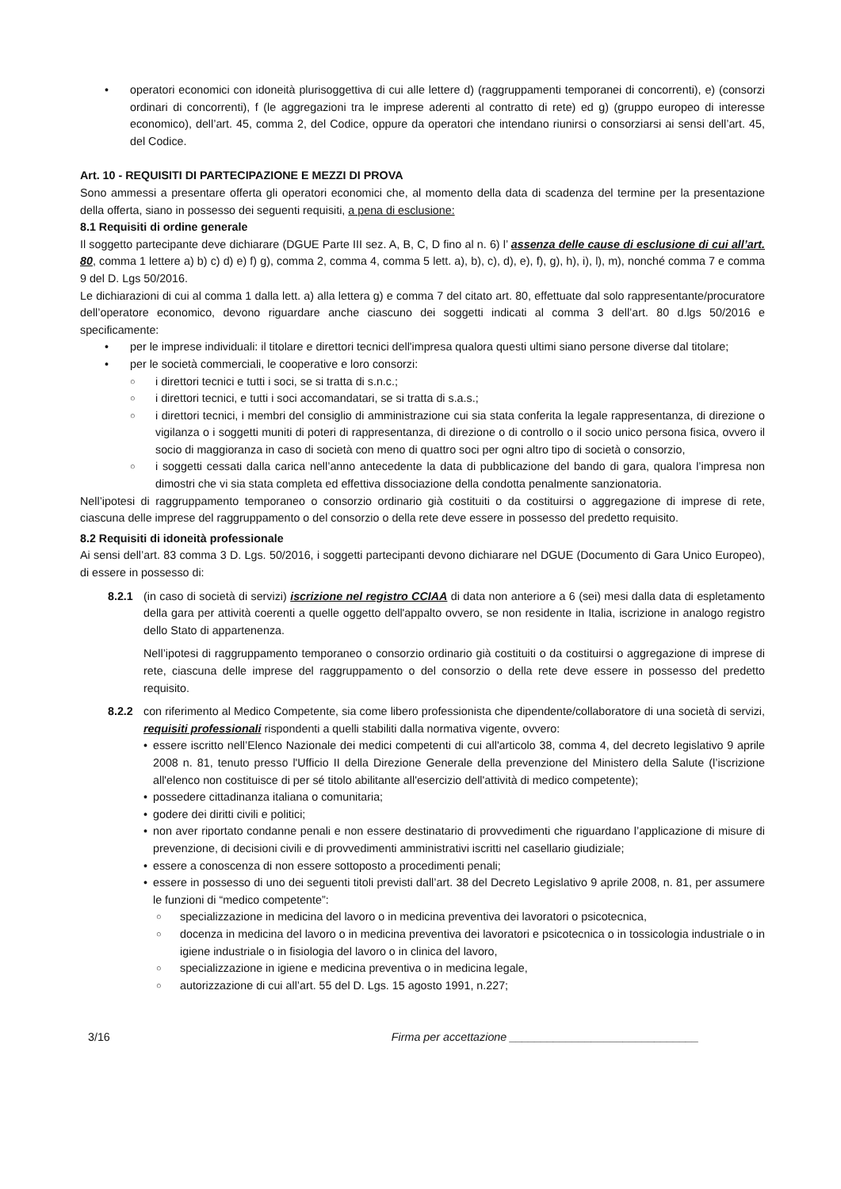• operatori economici con idoneità plurisoggettiva di cui alle lettere d) (raggruppamenti temporanei di concorrenti), e) (consorzi ordinari di concorrenti), f (le aggregazioni tra le imprese aderenti al contratto di rete) ed g) (gruppo europeo di interesse economico), dell’art. 45, comma 2, del Codice, oppure da operatori che intendano riunirsi o consorziarsi ai sensi dell’art. 45, del Codice.
Art. 10 - REQUISITI DI PARTECIPAZIONE E MEZZI DI PROVA
Sono ammessi a presentare offerta gli operatori economici che, al momento della data di scadenza del termine per la presentazione della offerta, siano in possesso dei seguenti requisiti, a pena di esclusione:
8.1 Requisiti di ordine generale
Il soggetto partecipante deve dichiarare (DGUE Parte III sez. A, B, C, D fino al n. 6) l’ assenza delle cause di esclusione di cui all’art. 80, comma 1 lettere a) b) c) d) e) f) g), comma 2, comma 4, comma 5 lett. a), b), c), d), e), f), g), h), i), l), m), nonché comma 7 e comma 9 del D. Lgs 50/2016.
Le dichiarazioni di cui al comma 1 dalla lett. a) alla lettera g) e comma 7 del citato art. 80, effettuate dal solo rappresentante/procuratore dell’operatore economico, devono riguardare anche ciascuno dei soggetti indicati al comma 3 dell’art. 80 d.lgs 50/2016 e specificamente:
• per le imprese individuali: il titolare e direttori tecnici dell'impresa qualora questi ultimi siano persone diverse dal titolare;
• per le società commerciali, le cooperative e loro consorzi:
○ i direttori tecnici e tutti i soci, se si tratta di s.n.c.;
○ i direttori tecnici, e tutti i soci accomandatari, se si tratta di s.a.s.;
○ i direttori tecnici, i membri del consiglio di amministrazione cui sia stata conferita la legale rappresentanza, di direzione o vigilanza o i soggetti muniti di poteri di rappresentanza, di direzione o di controllo o il socio unico persona fisica, ovvero il socio di maggioranza in caso di società con meno di quattro soci per ogni altro tipo di società o consorzio,
○ i soggetti cessati dalla carica nell’anno antecedente la data di pubblicazione del bando di gara, qualora l’impresa non dimostri che vi sia stata completa ed effettiva dissociazione della condotta penalmente sanzionatoria.
Nell’ipotesi di raggruppamento temporaneo o consorzio ordinario già costituiti o da costituirsi o aggregazione di imprese di rete, ciascuna delle imprese del raggruppamento o del consorzio o della rete deve essere in possesso del predetto requisito.
8.2 Requisiti di idoneità professionale
Ai sensi dell’art. 83 comma 3 D. Lgs. 50/2016, i soggetti partecipanti devono dichiarare nel DGUE (Documento di Gara Unico Europeo), di essere in possesso di:
8.2.1 (in caso di società di servizi) iscrizione nel registro CCIAA di data non anteriore a 6 (sei) mesi dalla data di espletamento della gara per attività coerenti a quelle oggetto dell'appalto ovvero, se non residente in Italia, iscrizione in analogo registro dello Stato di appartenenza.
Nell’ipotesi di raggruppamento temporaneo o consorzio ordinario già costituiti o da costituirsi o aggregazione di imprese di rete, ciascuna delle imprese del raggruppamento o del consorzio o della rete deve essere in possesso del predetto requisito.
8.2.2 con riferimento al Medico Competente, sia come libero professionista che dipendente/collaboratore di una società di servizi, requisiti professionali rispondenti a quelli stabiliti dalla normativa vigente, ovvero:
• essere iscritto nell’Elenco Nazionale dei medici competenti di cui all'articolo 38, comma 4, del decreto legislativo 9 aprile 2008 n. 81, tenuto presso l'Ufficio II della Direzione Generale della prevenzione del Ministero della Salute (l’iscrizione all'elenco non costituisce di per sé titolo abilitante all'esercizio dell'attività di medico competente);
• possedere cittadinanza italiana o comunitaria;
• godere dei diritti civili e politici;
• non aver riportato condanne penali e non essere destinatario di provvedimenti che riguardano l’applicazione di misure di prevenzione, di decisioni civili e di provvedimenti amministrativi iscritti nel casellario giudiziale;
• essere a conoscenza di non essere sottoposto a procedimenti penali;
• essere in possesso di uno dei seguenti titoli previsti dall’art. 38 del Decreto Legislativo 9 aprile 2008, n. 81, per assumere le funzioni di “medico competente”:
○ specializzazione in medicina del lavoro o in medicina preventiva dei lavoratori o psicotecnica,
○ docenza in medicina del lavoro o in medicina preventiva dei lavoratori e psicotecnica o in tossicologia industriale o in igiene industriale o in fisiologia del lavoro o in clinica del lavoro,
○ specializzazione in igiene e medicina preventiva o in medicina legale,
○ autorizzazione di cui all’art. 55 del D. Lgs. 15 agosto 1991, n.227;
3/16 Firma per accettazione ______________________________